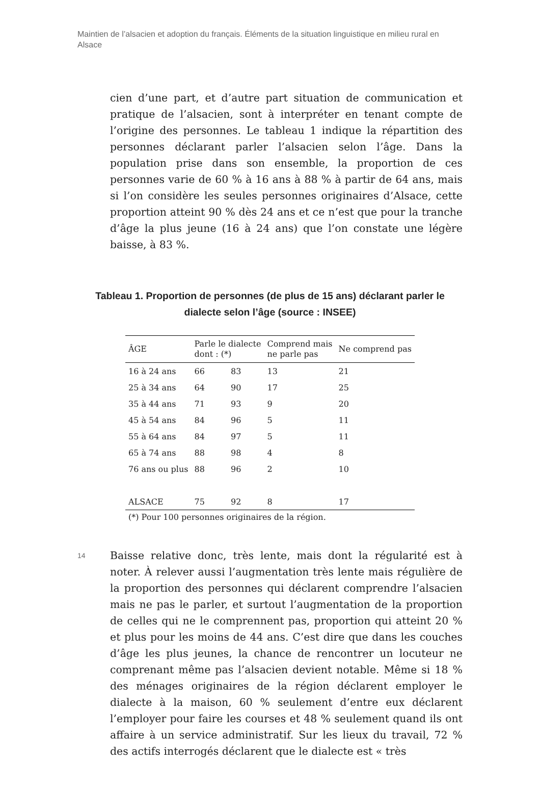Maintien de l’alsacien et adoption du français. Éléments de la situation linguistique en milieu rural en Alsace
cien d’une part, et d’autre part situation de communication et pratique de l’alsacien, sont à interpréter en tenant compte de l’origine des personnes. Le tableau 1 indique la répartition des personnes déclarant parler l’alsacien selon l’âge. Dans la population prise dans son ensemble, la proportion de ces personnes varie de 60 % à 16 ans à 88 % à partir de 64 ans, mais si l’on considère les seules personnes originaires d’Alsace, cette proportion atteint 90 % dès 24 ans et ce n’est que pour la tranche d’âge la plus jeune (16 à 24 ans) que l’on constate une légère baisse, à 83 %.
Tableau 1. Proportion de personnes (de plus de 15 ans) déclarant parler le dialecte selon l’âge (source : INSEE)
| ÂGE | Parle le dialecte dont : (*) | | Comprend mais ne parle pas | Ne comprend pas |
| --- | --- | --- | --- | --- |
| 16 à 24 ans | 66 | 83 | 13 | 21 |
| 25 à 34 ans | 64 | 90 | 17 | 25 |
| 35 à 44 ans | 71 | 93 | 9 | 20 |
| 45 à 54 ans | 84 | 96 | 5 | 11 |
| 55 à 64 ans | 84 | 97 | 5 | 11 |
| 65 à 74 ans | 88 | 98 | 4 | 8 |
| 76 ans ou plus | 88 | 96 | 2 | 10 |
| ALSACE | 75 | 92 | 8 | 17 |
(*) Pour 100 personnes originaires de la région.
14
Baisse relative donc, très lente, mais dont la régularité est à noter. À relever aussi l’augmentation très lente mais régulière de la proportion des personnes qui déclarent comprendre l’alsacien mais ne pas le parler, et surtout l’augmentation de la proportion de celles qui ne le comprennent pas, proportion qui atteint 20 % et plus pour les moins de 44 ans. C’est dire que dans les couches d’âge les plus jeunes, la chance de rencontrer un locuteur ne comprenant même pas l’alsacien devient notable. Même si 18 % des ménages originaires de la région déclarent employer le dialecte à la maison, 60 % seulement d’entre eux déclarent l’employer pour faire les courses et 48 % seulement quand ils ont affaire à un service administratif. Sur les lieux du travail, 72 % des actifs interrogés déclarent que le dialecte est « très